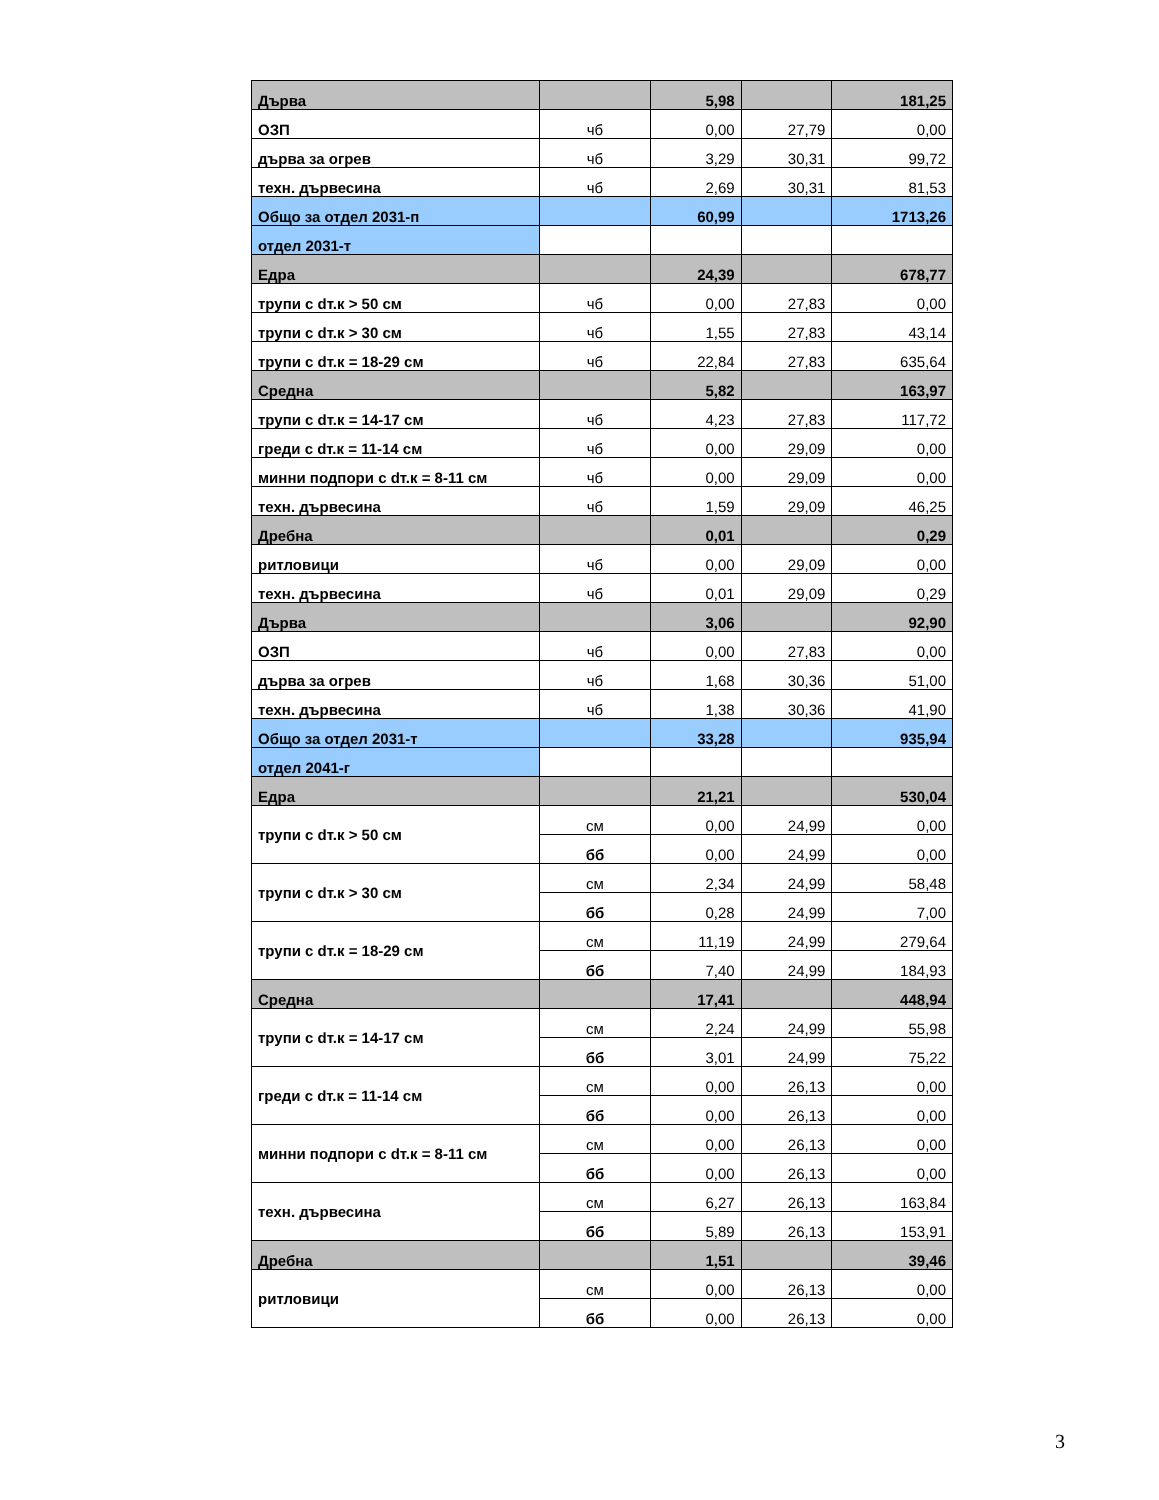| Дърва | | 5,98 | | 181,25 |
| ОЗП | чб | 0,00 | 27,79 | 0,00 |
| дърва за огрев | чб | 3,29 | 30,31 | 99,72 |
| техн. дървесина | чб | 2,69 | 30,31 | 81,53 |
| Общо за отдел 2031-п | | 60,99 | | 1713,26 |
| отдел 2031-т | | | | |
| Едра | | 24,39 | | 678,77 |
| трупи с dт.к > 50 см | чб | 0,00 | 27,83 | 0,00 |
| трупи с dт.к > 30 см | чб | 1,55 | 27,83 | 43,14 |
| трупи с dт.к = 18-29 см | чб | 22,84 | 27,83 | 635,64 |
| Средна | | 5,82 | | 163,97 |
| трупи с dт.к = 14-17 см | чб | 4,23 | 27,83 | 117,72 |
| греди с dт.к = 11-14 см | чб | 0,00 | 29,09 | 0,00 |
| минни подпори с dт.к = 8-11 см | чб | 0,00 | 29,09 | 0,00 |
| техн. дървесина | чб | 1,59 | 29,09 | 46,25 |
| Дребна | | 0,01 | | 0,29 |
| ритловици | чб | 0,00 | 29,09 | 0,00 |
| техн. дървесина | чб | 0,01 | 29,09 | 0,29 |
| Дърва | | 3,06 | | 92,90 |
| ОЗП | чб | 0,00 | 27,83 | 0,00 |
| дърва за огрев | чб | 1,68 | 30,36 | 51,00 |
| техн. дървесина | чб | 1,38 | 30,36 | 41,90 |
| Общо за отдел 2031-т | | 33,28 | | 935,94 |
| отдел 2041-г | | | | |
| Едра | | 21,21 | | 530,04 |
| трупи с dт.к > 50 см | см | 0,00 | 24,99 | 0,00 |
| | бб | 0,00 | 24,99 | 0,00 |
| трупи с dт.к > 30 см | см | 2,34 | 24,99 | 58,48 |
| | бб | 0,28 | 24,99 | 7,00 |
| трупи с dт.к = 18-29 см | см | 11,19 | 24,99 | 279,64 |
| | бб | 7,40 | 24,99 | 184,93 |
| Средна | | 17,41 | | 448,94 |
| трупи с dт.к = 14-17 см | см | 2,24 | 24,99 | 55,98 |
| | бб | 3,01 | 24,99 | 75,22 |
| греди с dт.к = 11-14 см | см | 0,00 | 26,13 | 0,00 |
| | бб | 0,00 | 26,13 | 0,00 |
| минни подпори с dт.к = 8-11 см | см | 0,00 | 26,13 | 0,00 |
| | бб | 0,00 | 26,13 | 0,00 |
| техн. дървесина | см | 6,27 | 26,13 | 163,84 |
| | бб | 5,89 | 26,13 | 153,91 |
| Дребна | | 1,51 | | 39,46 |
| ритловици | см | 0,00 | 26,13 | 0,00 |
| | бб | 0,00 | 26,13 | 0,00 |
3